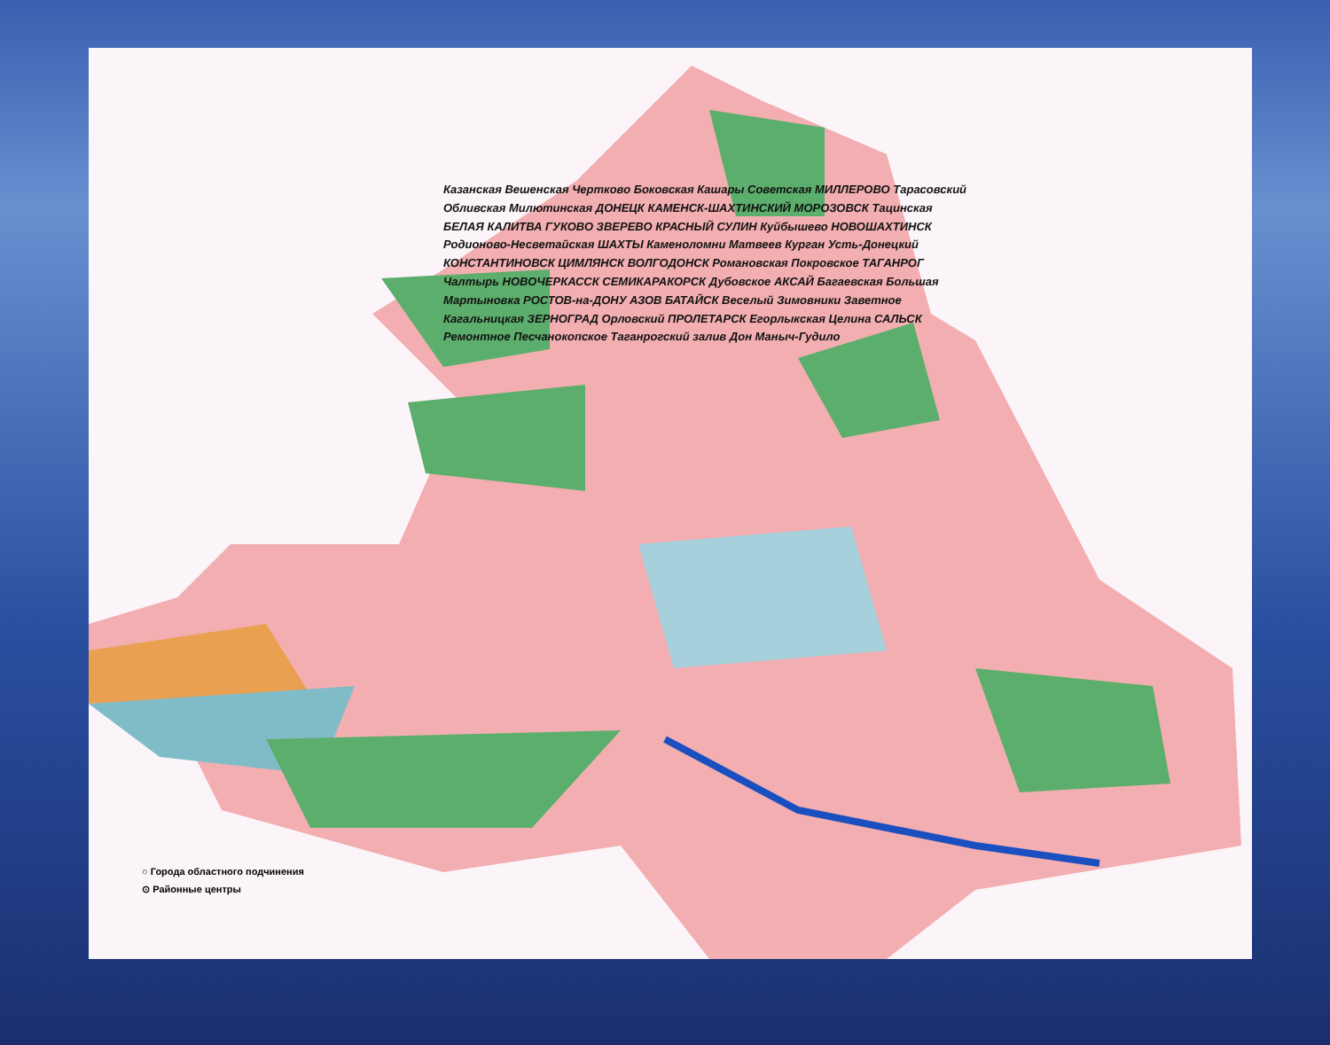Казанская Вешенская Чертково Боковская Кашары Советская МИЛЛЕРОВО Тарасовский Обливская Милютинская ДОНЕЦК КАМЕНСК-ШАХТИНСКИЙ МОРОЗОВСК Тацинская БЕЛАЯ КАЛИТВА ГУКОВО ЗВЕРЕВО КРАСНЫЙ СУЛИН Куйбышево НОВОШАХТИНСК Родионово-Несветайская ШАХТЫ Каменоломни Матвеев Курган Усть-Донецкий КОНСТАНТИНОВСК ЦИМЛЯНСК ВОЛГОДОНСК Романовская Покровское ТАГАНРОГ Чалтырь НОВОЧЕРКАССК СЕМИКАРАКОРСК Дубовское АКСАЙ Багаевская Большая Мартыновка РОСТОВ-на-ДОНУ АЗОВ БАТАЙСК Веселый Зимовники Заветное Кагальницкая ЗЕРНОГРАД Орловский ПРОЛЕТАРСК Егорлыкская Целина САЛЬСК Ремонтное Песчанокопское Таганрогский залив Дон Маныч-Гудило
○ Города областного подчинения
⊙ Районные центры